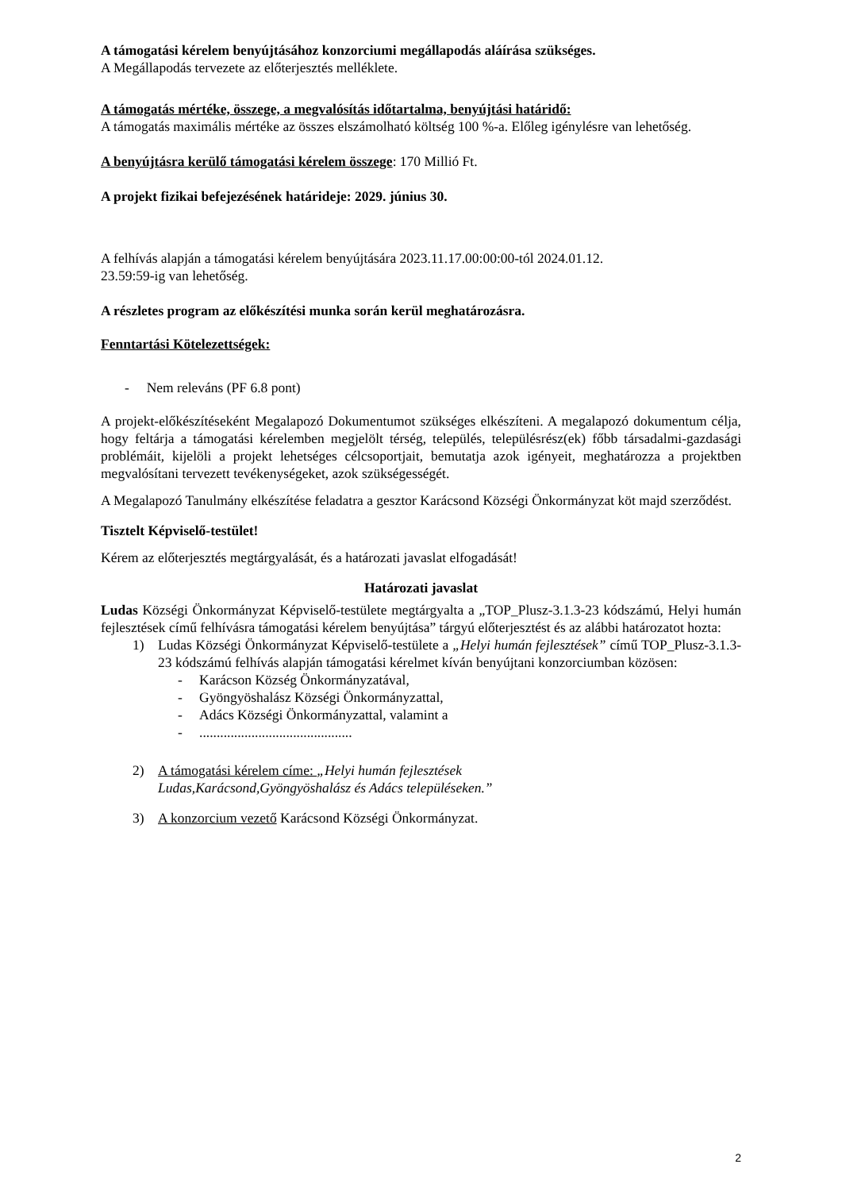A támogatási kérelem benyújtásához konzorciumi megállapodás aláírása szükséges.
A Megállapodás tervezete az előterjesztés melléklete.
A támogatás mértéke, összege, a megvalósítás időtartalma, benyújtási határidő:
A támogatás maximális mértéke az összes elszámolható költség 100 %-a. Előleg igénylésre van lehetőség.
A benyújtásra kerülő támogatási kérelem összege: 170 Millió Ft.
A projekt fizikai befejezésének határideje: 2029. június 30.
A felhívás alapján a támogatási kérelem benyújtására 2023.11.17.00:00:00-tól 2024.01.12.
23.59:59-ig van lehetőség.
A részletes program az előkészítési munka során kerül meghatározásra.
Fenntartási Kötelezettségek:
- Nem releváns (PF 6.8 pont)
A projekt-előkészítéseként Megalapozó Dokumentumot szükséges elkészíteni. A megalapozó dokumentum célja, hogy feltárja a támogatási kérelemben megjelölt térség, település, településrész(ek) főbb társadalmi-gazdasági problémáit, kijelöli a projekt lehetséges célcsoportjait, bemutatja azok igényeit, meghatározza a projektben megvalósítani tervezett tevékenységeket, azok szükségességét.
A Megalapozó Tanulmány elkészítése feladatra a gesztor Karácsond Községi Önkormányzat köt majd szerződést.
Tisztelt Képviselő-testület!
Kérem az előterjesztés megtárgyalását, és a határozati javaslat elfogadását!
Határozati javaslat
Ludas Községi Önkormányzat Képviselő-testülete megtárgyalta a „TOP_Plusz-3.1.3-23 kódszámú, Helyi humán fejlesztések című felhívásra támogatási kérelem benyújtása” tárgyú előterjesztést és az alábbi határozatot hozta:
1) Ludas Községi Önkormányzat Képviselő-testülete a „Helyi humán fejlesztések” című TOP_Plusz-3.1.3-23 kódszámú felhívás alapján támogatási kérelmet kíván benyújtani konzorciumban közösen:
- Karácson Község Önkormányzatával,
- Gyöngyöshalász Községi Önkormányzattal,
- Adács Községi Önkormányzattal, valamint a
-............................................
2) A támogatási kérelem címe: „Helyi humán fejlesztések
Ludas,Karácsond,Gyöngyöshalász és Adács településeken.”
3) A konzorcium vezető Karácsond Községi Önkormányzat.
2